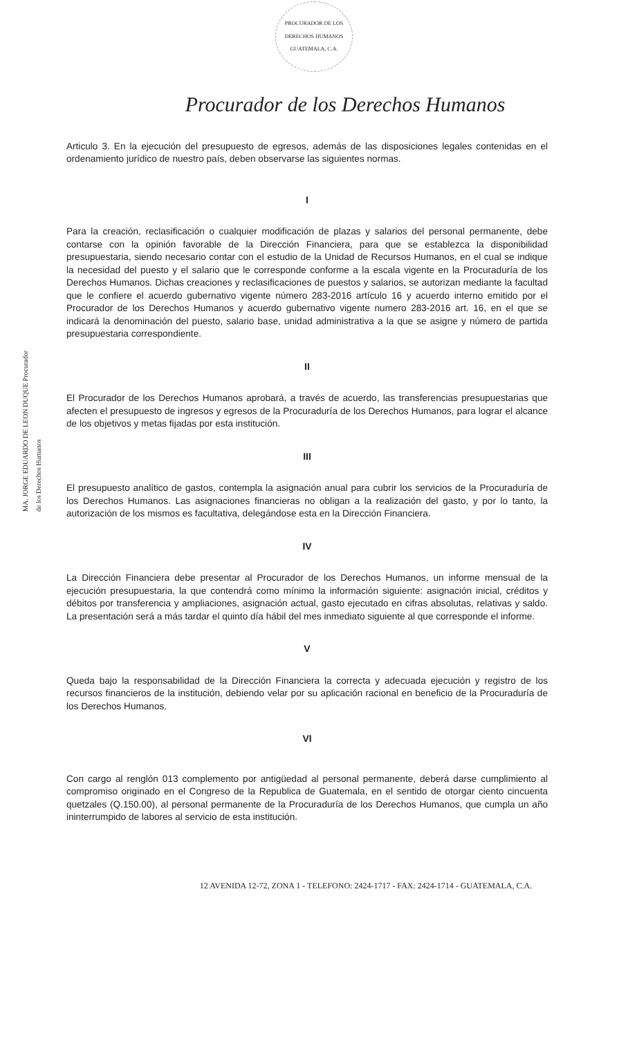PROCURADOR DE LOS DERECHOS HUMANOS GUATEMALA, C.A.
Procurador de los Derechos Humanos
MA. JORGE EDUARDO DE LEON DUQUE Procurador de los Derechos Humanos
Articulo 3. En la ejecución del presupuesto de egresos, además de las disposiciones legales contenidas en el ordenamiento jurídico de nuestro país, deben observarse las siguientes normas.
I
Para la creación, reclasificación o cualquier modificación de plazas y salarios del personal permanente, debe contarse con la opinión favorable de la Dirección Financiera, para que se establezca la disponibilidad presupuestaria, siendo necesario contar con el estudio de la Unidad de Recursos Humanos, en el cual se indique la necesidad del puesto y el salario que le corresponde conforme a la escala vigente en la Procuraduría de los Derechos Humanos. Dichas creaciones y reclasificaciones de puestos y salarios, se autorizan mediante la facultad que le confiere el acuerdo gubernativo vigente número 283-2016 artículo 16 y acuerdo interno emitido por el Procurador de los Derechos Humanos y acuerdo gubernativo vigente numero 283-2016 art. 16, en el que se indicará la denominación del puesto, salario base, unidad administrativa a la que se asigne y número de partida presupuestaria correspondiente.
II
El Procurador de los Derechos Humanos aprobará, a través de acuerdo, las transferencias presupuestarias que afecten el presupuesto de ingresos y egresos de la Procuraduría de los Derechos Humanos, para lograr el alcance de los objetivos y metas fijadas por esta institución.
III
El presupuesto analítico de gastos, contempla la asignación anual para cubrir los servicios de la Procuraduría de los Derechos Humanos. Las asignaciones financieras no obligan a la realización del gasto, y por lo tanto, la autorización de los mismos es facultativa, delegándose esta en la Dirección Financiera.
IV
La Dirección Financiera debe presentar al Procurador de los Derechos Humanos, un informe mensual de la ejecución presupuestaria, la que contendrá como mínimo la información siguiente: asignación inicial, créditos y débitos por transferencia y ampliaciones, asignación actual, gasto ejecutado en cifras absolutas, relativas y saldo. La presentación será a más tardar el quinto día hábil del mes inmediato siguiente al que corresponde el informe.
V
Queda bajo la responsabilidad de la Dirección Financiera la correcta y adecuada ejecución y registro de los recursos financieros de la institución, debiendo velar por su aplicación racional en beneficio de la Procuraduría de los Derechos Humanos.
VI
Con cargo al renglón 013 complemento por antigüedad al personal permanente, deberá darse cumplimiento al compromiso originado en el Congreso de la Republica de Guatemala, en el sentido de otorgar ciento cincuenta quetzales (Q.150.00), al personal permanente de la Procuraduría de los Derechos Humanos, que cumpla un año ininterrumpido de labores al servicio de esta institución.
12 AVENIDA 12-72, ZONA 1 - TELEFONO: 2424-1717 - FAX: 2424-1714 - GUATEMALA, C.A.